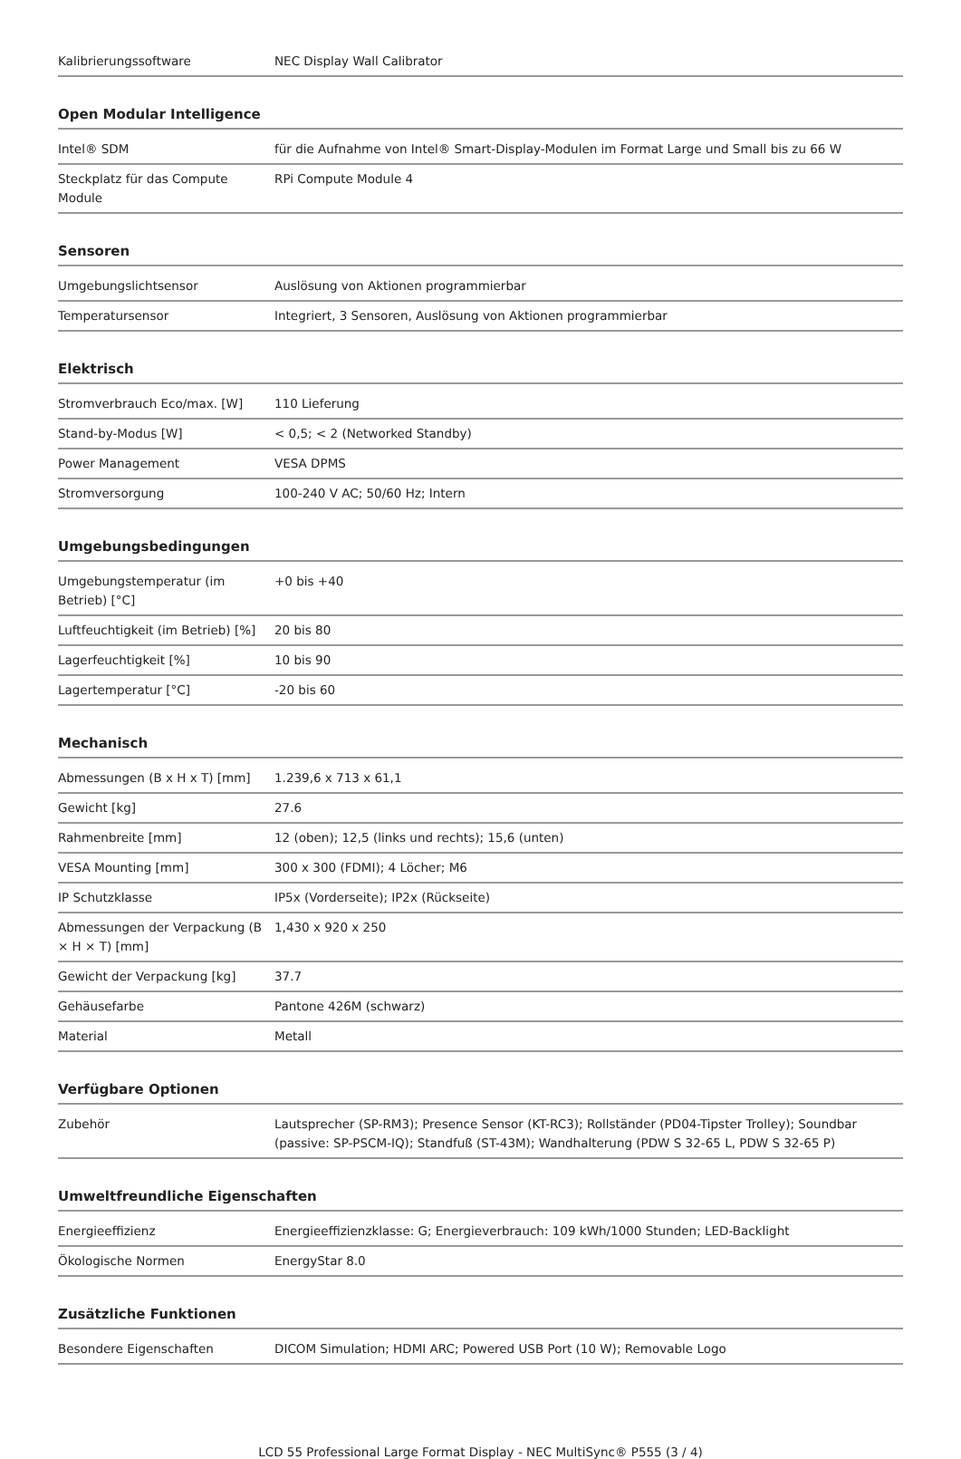| Kalibrierungssoftware | NEC Display Wall Calibrator |
Open Modular Intelligence
| Intel® SDM | für die Aufnahme von Intel® Smart-Display-Modulen im Format Large und Small bis zu 66 W |
| Steckplatz für das Compute Module | RPi Compute Module 4 |
Sensoren
| Umgebungslichtsensor | Auslösung von Aktionen programmierbar |
| Temperatursensor | Integriert, 3 Sensoren, Auslösung von Aktionen programmierbar |
Elektrisch
| Stromverbrauch Eco/max. [W] | 110 Lieferung |
| Stand-by-Modus [W] | < 0,5; < 2 (Networked Standby) |
| Power Management | VESA DPMS |
| Stromversorgung | 100-240 V AC; 50/60 Hz; Intern |
Umgebungsbedingungen
| Umgebungstemperatur (im Betrieb) [°C] | +0 bis +40 |
| Luftfeuchtigkeit (im Betrieb) [%] | 20 bis 80 |
| Lagerfeuchtigkeit [%] | 10 bis 90 |
| Lagertemperatur [°C] | -20 bis 60 |
Mechanisch
| Abmessungen (B x H x T) [mm] | 1.239,6 x 713 x 61,1 |
| Gewicht [kg] | 27.6 |
| Rahmenbreite [mm] | 12 (oben); 12,5 (links und rechts); 15,6 (unten) |
| VESA Mounting [mm] | 300 x 300 (FDMI); 4 Löcher; M6 |
| IP Schutzklasse | IP5x (Vorderseite); IP2x (Rückseite) |
| Abmessungen der Verpackung (B × H × T) [mm] | 1,430 x 920 x 250 |
| Gewicht der Verpackung [kg] | 37.7 |
| Gehäusefarbe | Pantone 426M (schwarz) |
| Material | Metall |
Verfügbare Optionen
| Zubehör | Lautsprecher (SP-RM3); Presence Sensor (KT-RC3); Rollständer (PD04-Tipster Trolley); Soundbar (passive: SP-PSCM-IQ); Standfuß (ST-43M); Wandhalterung (PDW S 32-65 L, PDW S 32-65 P) |
Umweltfreundliche Eigenschaften
| Energieeffizienz | Energieeffizienzklasse: G; Energieverbrauch: 109 kWh/1000 Stunden; LED-Backlight |
| Ökologische Normen | EnergyStar 8.0 |
Zusätzliche Funktionen
| Besondere Eigenschaften | DICOM Simulation; HDMI ARC; Powered USB Port (10 W); Removable Logo |
LCD 55 Professional Large Format Display - NEC MultiSync® P555 (3 / 4)